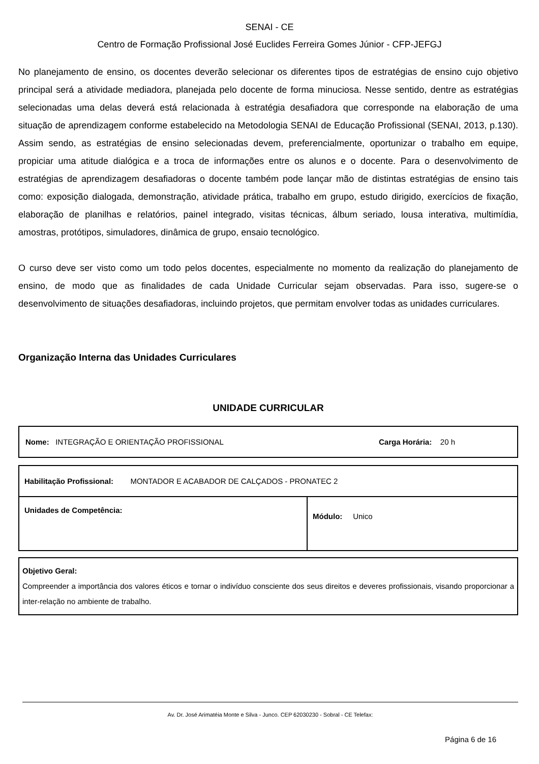SENAI - CE
Centro de Formação Profissional José Euclides Ferreira Gomes Júnior - CFP-JEFGJ
No planejamento de ensino, os docentes deverão selecionar os diferentes tipos de estratégias de ensino cujo objetivo principal será a atividade mediadora, planejada pelo docente de forma minuciosa. Nesse sentido, dentre as estratégias selecionadas uma delas deverá está relacionada à estratégia desafiadora que corresponde na elaboração de uma situação de aprendizagem conforme estabelecido na Metodologia SENAI de Educação Profissional (SENAI, 2013, p.130). Assim sendo, as estratégias de ensino selecionadas devem, preferencialmente, oportunizar o trabalho em equipe, propiciar uma atitude dialógica e a troca de informações entre os alunos e o docente. Para o desenvolvimento de estratégias de aprendizagem desafiadoras o docente também pode lançar mão de distintas estratégias de ensino tais como: exposição dialogada, demonstração, atividade prática, trabalho em grupo, estudo dirigido, exercícios de fixação, elaboração de planilhas e relatórios, painel integrado, visitas técnicas, álbum seriado, lousa interativa, multimídia, amostras, protótipos, simuladores, dinâmica de grupo, ensaio tecnológico.
O curso deve ser visto como um todo pelos docentes, especialmente no momento da realização do planejamento de ensino, de modo que as finalidades de cada Unidade Curricular sejam observadas. Para isso, sugere-se o desenvolvimento de situações desafiadoras, incluindo projetos, que permitam envolver todas as unidades curriculares.
Organização Interna das Unidades Curriculares
UNIDADE CURRICULAR
| Nome: INTEGRAÇÃO E ORIENTAÇÃO PROFISSIONAL Carga Horária: 20 h |
| Habilitação Profissional: MONTADOR E ACABADOR DE CALÇADOS - PRONATEC 2 | |
| Unidades de Competência: | Módulo: Unico |
Objetivo Geral:
Compreender a importância dos valores éticos e tornar o indivíduo consciente dos seus direitos e deveres profissionais, visando proporcionar a inter-relação no ambiente de trabalho.
Av. Dr. José Arimatéia Monte e Silva - Junco. CEP 62030230 - Sobral - CE Telefax:
Página 6 de 16